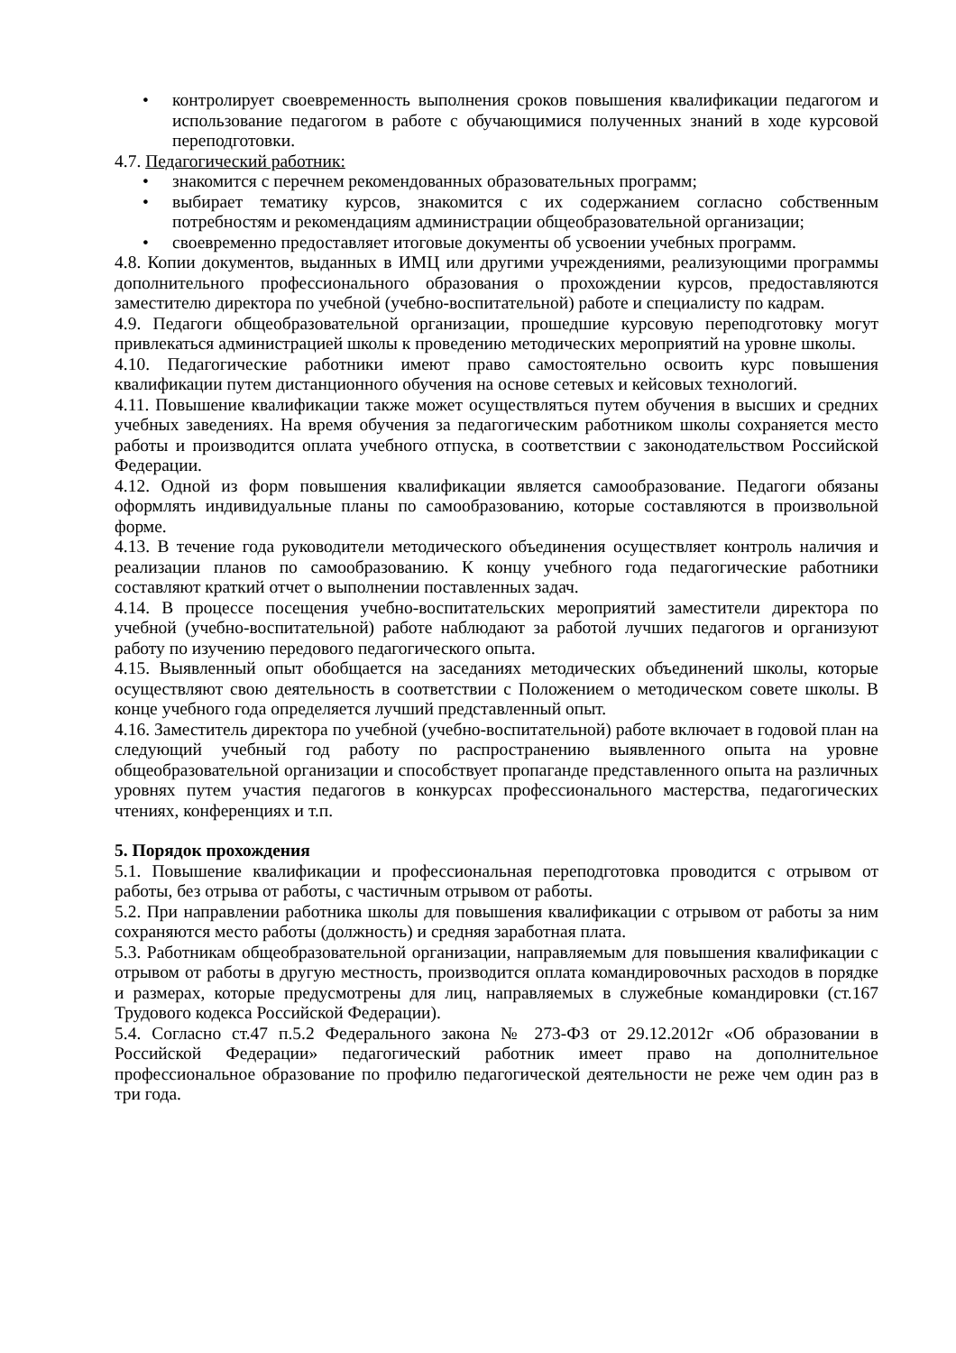• контролирует своевременность выполнения сроков повышения квалификации педагогом и использование педагогом в работе с обучающимися полученных знаний в ходе курсовой переподготовки.
4.7. Педагогический работник:
• знакомится с перечнем рекомендованных образовательных программ;
• выбирает тематику курсов, знакомится с их содержанием согласно собственным потребностям и рекомендациям администрации общеобразовательной организации;
• своевременно предоставляет итоговые документы об усвоении учебных программ.
4.8. Копии документов, выданных в ИМЦ или другими учреждениями, реализующими программы дополнительного профессионального образования о прохождении курсов, предоставляются заместителю директора по учебной (учебно-воспитательной) работе и специалисту по кадрам.
4.9. Педагоги общеобразовательной организации, прошедшие курсовую переподготовку могут привлекаться администрацией школы к проведению методических мероприятий на уровне школы.
4.10. Педагогические работники имеют право самостоятельно освоить курс повышения квалификации путем дистанционного обучения на основе сетевых и кейсовых технологий.
4.11. Повышение квалификации также может осуществляться путем обучения в высших и средних учебных заведениях. На время обучения за педагогическим работником школы сохраняется место работы и производится оплата учебного отпуска, в соответствии с законодательством Российской Федерации.
4.12. Одной из форм повышения квалификации является самообразование. Педагоги обязаны оформлять индивидуальные планы по самообразованию, которые составляются в произвольной форме.
4.13. В течение года руководители методического объединения осуществляет контроль наличия и реализации планов по самообразованию. К концу учебного года педагогические работники составляют краткий отчет о выполнении поставленных задач.
4.14. В процессе посещения учебно-воспитательских мероприятий заместители директора по учебной (учебно-воспитательной) работе наблюдают за работой лучших педагогов и организуют работу по изучению передового педагогического опыта.
4.15. Выявленный опыт обобщается на заседаниях методических объединений школы, которые осуществляют свою деятельность в соответствии с Положением о методическом совете школы. В конце учебного года определяется лучший представленный опыт.
4.16. Заместитель директора по учебной (учебно-воспитательной) работе включает в годовой план на следующий учебный год работу по распространению выявленного опыта на уровне общеобразовательной организации и способствует пропаганде представленного опыта на различных уровнях путем участия педагогов в конкурсах профессионального мастерства, педагогических чтениях, конференциях и т.п.
5. Порядок прохождения
5.1. Повышение квалификации и профессиональная переподготовка проводится с отрывом от работы, без отрыва от работы, с частичным отрывом от работы.
5.2. При направлении работника школы для повышения квалификации с отрывом от работы за ним сохраняются место работы (должность) и средняя заработная плата.
5.3. Работникам общеобразовательной организации, направляемым для повышения квалификации с отрывом от работы в другую местность, производится оплата командировочных расходов в порядке и размерах, которые предусмотрены для лиц, направляемых в служебные командировки (ст.167 Трудового кодекса Российской Федерации).
5.4. Согласно ст.47 п.5.2 Федерального закона № 273-ФЗ от 29.12.2012г «Об образовании в Российской Федерации» педагогический работник имеет право на дополнительное профессиональное образование по профилю педагогической деятельности не реже чем один раз в три года.